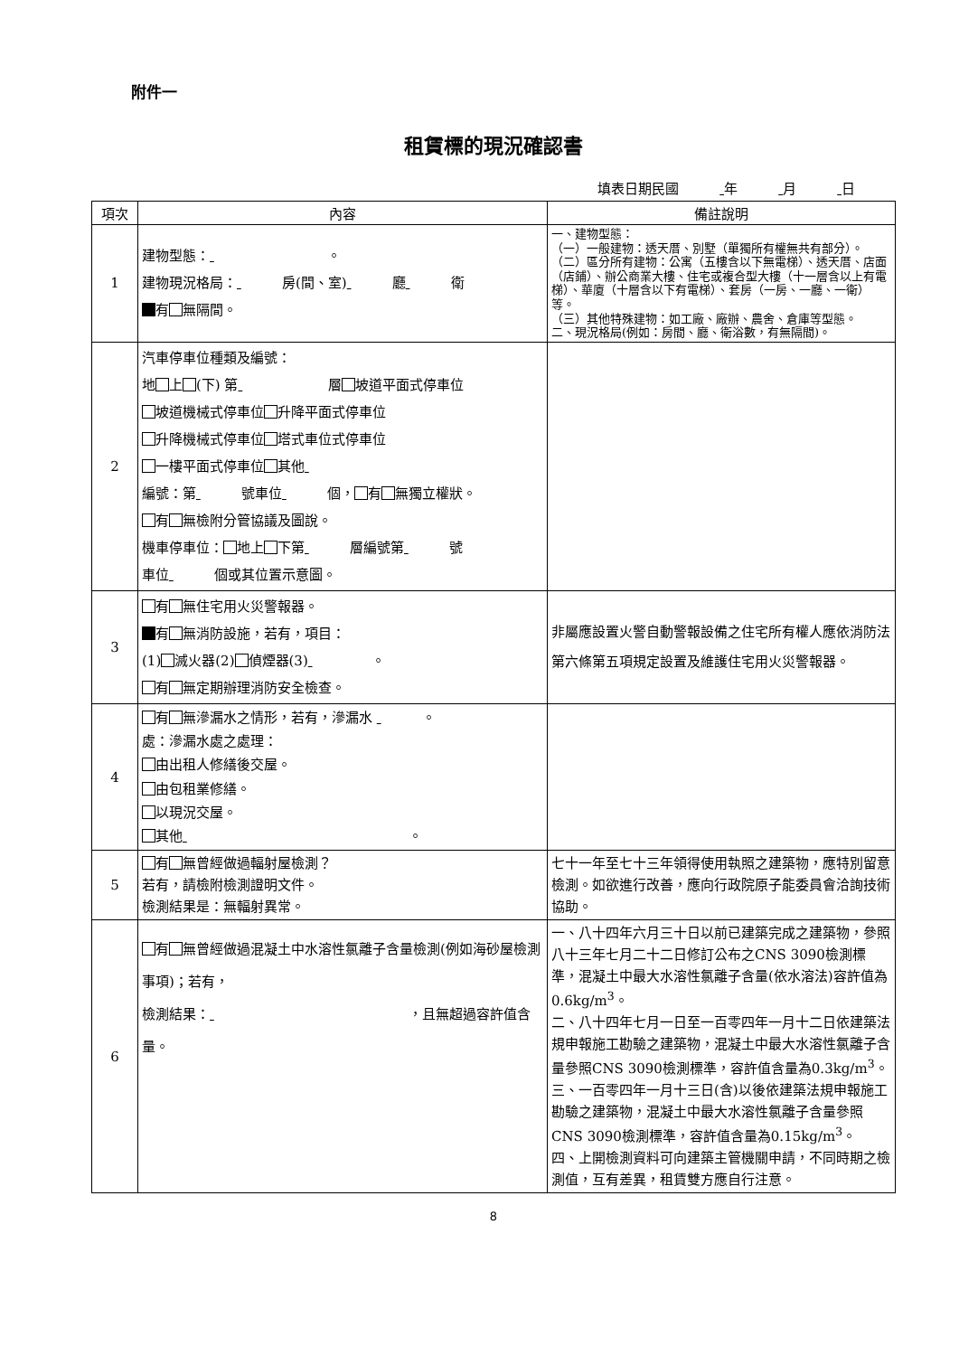附件一
租賃標的現況確認書
填表日期民國 年 月 日
| 項次 | 內容 | 備註說明 |
| --- | --- | --- |
| 1 | 建物型態： 。 建物現況格局： 房(間、室) 廳 衛 有 無隔間。 | 一、建物型態： （一）一般建物：透天厝、別墅（單獨所有權無共有部分）。 （二）區分所有建物：公寓（五樓含以下無電梯）、透天厝、店面（店鋪）、辦公商業大樓、住宅或複合型大樓（十一層含以上有電梯）、華廈（十層含以下有電梯）、套房（一房、一廳、一衛）等。 （三）其他特殊建物：如工廠、廠辦、農舍、倉庫等型態。 二、現況格局(例如：房間、廳、衛浴數，有無隔間)。 |
| 2 | 汽車停車位種類及編號： 地 上 (下) 第 層 坡道平面式停車位 坡道機械式停車位 升降平面式停車位 升降機械式停車位 塔式車位式停車位 一樓平面式停車位 其他 編號：第 號車位 個， 有 無獨立權狀。 有 無檢附分管協議及圖說。 機車停車位： 地上 下第 層編號第 號 車位 個或其位置示意圖。 | |
| 3 | 有 無住宅用火災警報器。 有 無消防設施，若有，項目： (1) 滅火器(2) 偵煙器(3) 。 有 無定期辦理消防安全檢查。 | 非屬應設置火警自動警報設備之住宅所有權人應依消防法第六條第五項規定設置及維護住宅用火災警報器。 |
| 4 | 有 無滲漏水之情形，若有，滲漏水 。 處：滲漏水處之處理： 由出租人修繕後交屋。 由包租業修繕。 以現況交屋。 其他 。 | |
| 5 | 有 無曾經做過輻射屋檢測？ 若有，請檢附檢測證明文件。 檢測結果是：無輻射異常。 | 七十一年至七十三年領得使用執照之建築物，應特別留意檢測。如欲進行改善，應向行政院原子能委員會洽詢技術協助。 |
| 6 | 有 無曾經做過混凝土中水溶性氯離子含量檢測(例如海砂屋檢測事項)；若有， 檢測結果： ，且無超過容許值含量。 | 一、八十四年六月三十日以前已建築完成之建築物，參照八十三年七月二十二日修訂公布之CNS 3090檢測標準，混凝土中最大水溶性氯離子含量(依水溶法)容許值為0.6kg/m<sup>3</sup>。 二、八十四年七月一日至一百零四年一月十二日依建築法規申報施工勘驗之建築物，混凝土中最大水溶性氯離子含量參照CNS 3090檢測標準，容許值含量為0.3kg/m<sup>3</sup>。 三、一百零四年一月十三日(含)以後依建築法規申報施工勘驗之建築物，混凝土中最大水溶性氯離子含量參照CNS 3090檢測標準，容許值含量為0.15kg/m<sup>3</sup>。 四、上開檢測資料可向建築主管機關申請，不同時期之檢測值，互有差異，租賃雙方應自行注意。 |
8